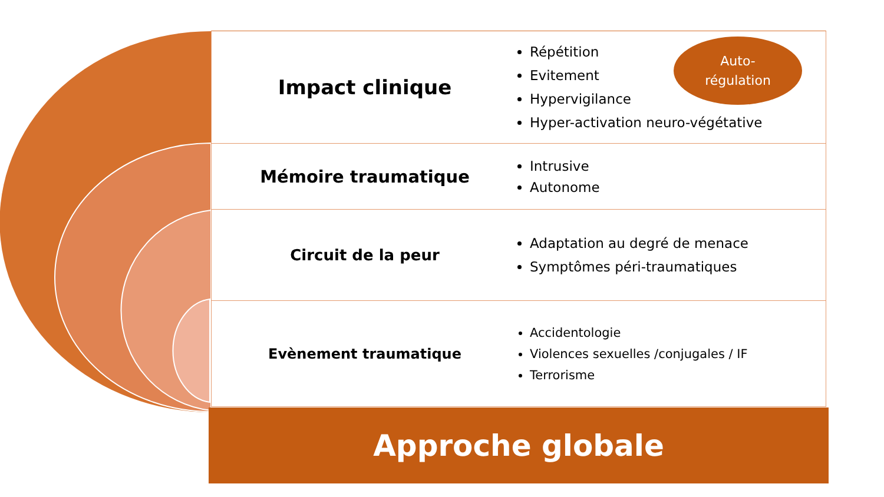Impact clinique
Répétition
Evitement
Hypervigilance
Hyper-activation neuro-végétative
Mémoire traumatique
Intrusive
Autonome
Circuit de la peur
Adaptation au degré de menace
Symptômes péri-traumatiques
Evènement traumatique
Accidentologie
Violences sexuelles /conjugales / IF
Terrorisme
Auto-
régulation
Approche globale